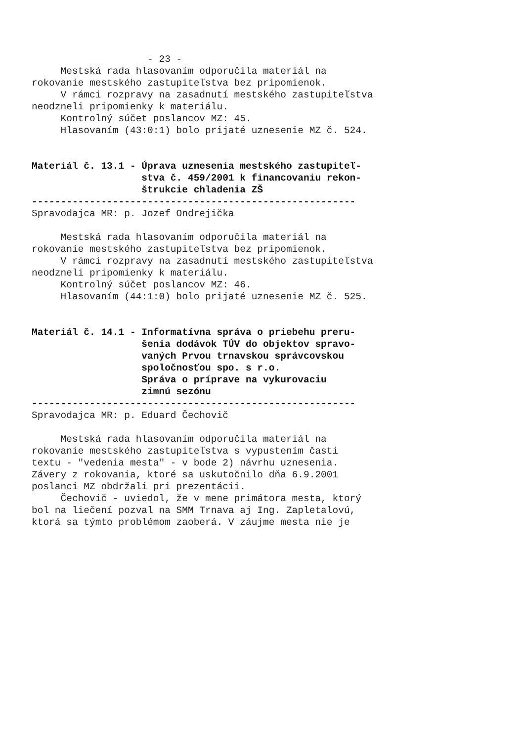- 23 - Mestská rada hlasovaním odporučila materiál na rokovanie mestského zastupiteľstva bez pripomienok. V rámci rozpravy na zasadnutí mestského zastupiteľstva neodzneli pripomienky k materiálu. Kontrolný súčet poslancov MZ: 45. Hlasovaním (43:0:1) bolo prijaté uznesenie MZ č. 524. Materiál č. 13.1 - Úprava uznesenia mestského zastupiteľ- stva č. 459/2001 k financovaniu rekon- štrukcie chladenia ZŠ -------------------------------------------------------- Spravodajca MR: p. Jozef Ondrejička Mestská rada hlasovaním odporučila materiál na rokovanie mestského zastupiteľstva bez pripomienok. V rámci rozpravy na zasadnutí mestského zastupiteľstva neodzneli pripomienky k materiálu. Kontrolný súčet poslancov MZ: 46. Hlasovaním (44:1:0) bolo prijaté uznesenie MZ č. 525. Materiál č. 14.1 - Informatívna správa o priebehu preru- šenia dodávok TÚV do objektov spravo- vaných Prvou trnavskou správcovskou spoločnosťou spo. s r.o. Správa o príprave na vykurovaciu zimnú sezónu -------------------------------------------------------- Spravodajca MR: p. Eduard Čechovič Mestská rada hlasovaním odporučila materiál na rokovanie mestského zastupiteľstva s vypustením časti textu - "vedenia mesta" - v bode 2) návrhu uznesenia. Závery z rokovania, ktoré sa uskutočnilo dňa 6.9.2001 poslanci MZ obdržali pri prezentácii. Čechovič - uviedol, že v mene primátora mesta, ktorý bol na liečení pozval na SMM Trnava aj Ing. Zapletalovú, ktorá sa týmto problémom zaoberá. V záujme mesta nie je